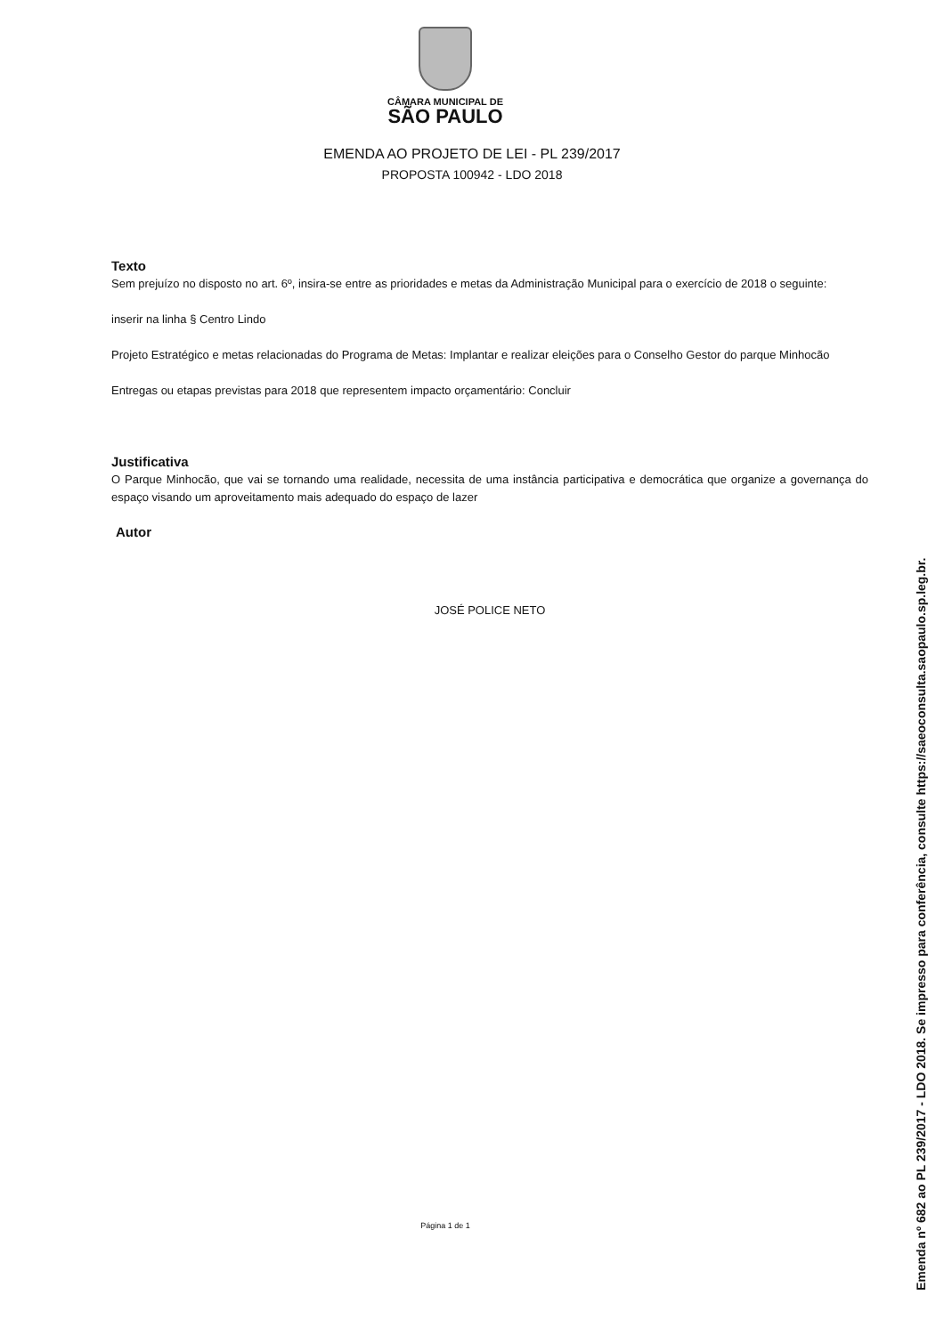CÂMARA MUNICIPAL DE
SÃO PAULO
EMENDA AO PROJETO DE LEI - PL 239/2017
PROPOSTA 100942 - LDO 2018
Texto
Sem prejuízo no disposto no art. 6º, insira-se entre as prioridades e metas da Administração Municipal para o exercício de 2018 o seguinte:
inserir na linha § Centro Lindo
Projeto Estratégico e metas relacionadas do Programa de Metas: Implantar e realizar eleições para o Conselho Gestor do parque Minhocão
Entregas ou etapas previstas para 2018 que representem impacto orçamentário: Concluir
Justificativa
O Parque Minhocão, que vai se tornando uma realidade, necessita de uma instância participativa e democrática que organize a governança do espaço visando um aproveitamento mais adequado do espaço de lazer
Autor
JOSÉ POLICE NETO
Página 1 de 1
Emenda nº 682 ao PL 239/2017 - LDO 2018. Se impresso para conferência, consulte https://saeoconsulta.saopaulo.sp.leg.br.